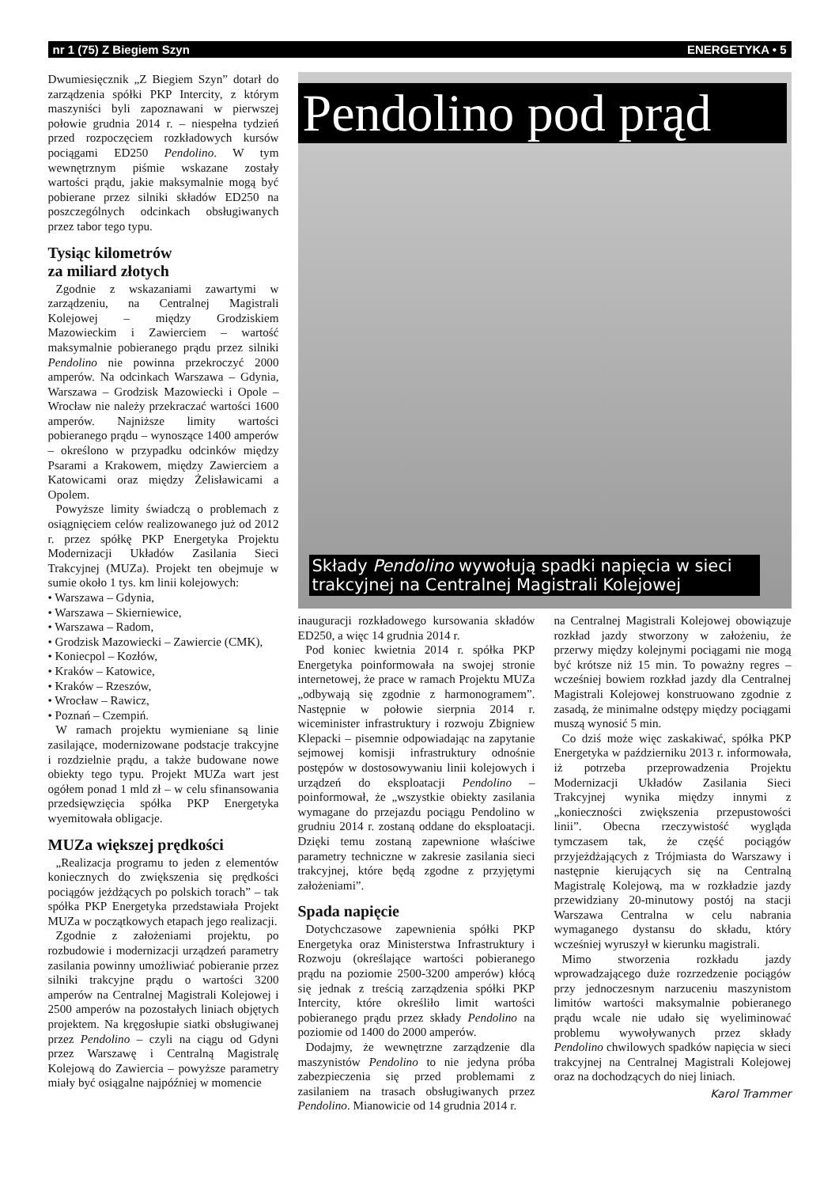nr 1 (75) Z Biegiem Szyn ENERGETYKA • 5
Dwumiesięcznik „Z Biegiem Szyn” dotarł do zarządzenia spółki PKP Intercity, z którym maszyniści byli zapoznawani w pierwszej połowie grudnia 2014 r. – niespełna tydzień przed rozpoczęciem rozkładowych kursów pociągami ED250 Pendolino. W tym wewnętrznym piśmie wskazane zostały wartości prądu, jakie maksymalnie mogą być pobierane przez silniki składów ED250 na poszczególnych odcinkach obsługiwanych przez tabor tego typu.
Tysiąc kilometrów
za miliard złotych
Zgodnie z wskazaniami zawartymi w zarządzeniu, na Centralnej Magistrali Kolejowej – między Grodziskiem Mazowieckim i Zawierciem – wartość maksymalnie pobieranego prądu przez silniki Pendolino nie powinna przekroczyć 2000 amperów. Na odcinkach Warszawa – Gdynia, Warszawa – Grodzisk Mazowiecki i Opole – Wrocław nie należy przekraczać wartości 1600 amperów. Najniższe limity wartości pobieranego prądu – wynoszące 1400 amperów – określono w przypadku odcinków między Psarami a Krakowem, między Zawierciem a Katowicami oraz między Żelisławicami a Opolem.
Powyższe limity świadczą o problemach z osiągnięciem celów realizowanego już od 2012 r. przez spółkę PKP Energetyka Projektu Modernizacji Układów Zasilania Sieci Trakcyjnej (MUZa). Projekt ten obejmuje w sumie około 1 tys. km linii kolejowych:
• Warszawa – Gdynia,
• Warszawa – Skierniewice,
• Warszawa – Radom,
• Grodzisk Mazowiecki – Zawiercie (CMK),
• Koniecpol – Kozłów,
• Kraków – Katowice,
• Kraków – Rzeszów,
• Wrocław – Rawicz,
• Poznań – Czempiń.
W ramach projektu wymieniane są linie zasilające, modernizowane podstacje trakcyjne i rozdzielnie prądu, a także budowane nowe obiekty tego typu. Projekt MUZa wart jest ogółem ponad 1 mld zł – w celu sfinansowania przedsięwzięcia spółka PKP Energetyka wyemitowała obligacje.
MUZa większej prędkości
„Realizacja programu to jeden z elementów koniecznych do zwiększenia się prędkości pociągów jeżdżących po polskich torach” – tak spółka PKP Energetyka przedstawiała Projekt MUZa w początkowych etapach jego realizacji.
Zgodnie z założeniami projektu, po rozbudowie i modernizacji urządzeń parametry zasilania powinny umożliwiać pobieranie przez silniki trakcyjne prądu o wartości 3200 amperów na Centralnej Magistrali Kolejowej i 2500 amperów na pozostałych liniach objętych projektem. Na kręgosłupie siatki obsługiwanej przez Pendolino – czyli na ciągu od Gdyni przez Warszawę i Centralną Magistralę Kolejową do Zawiercia – powyższe parametry miały być osiągalne najpóźniej w momencie
Pendolino pod prąd
Składy Pendolino wywołują spadki napięcia w sieci trakcyjnej na Centralnej Magistrali Kolejowej
inauguracji rozkładowego kursowania składów ED250, a więc 14 grudnia 2014 r.
Pod koniec kwietnia 2014 r. spółka PKP Energetyka poinformowała na swojej stronie internetowej, że prace w ramach Projektu MUZa „odbywają się zgodnie z harmonogramem”. Następnie w połowie sierpnia 2014 r. wiceminister infrastruktury i rozwoju Zbigniew Klepacki – pisemnie odpowiadając na zapytanie sejmowej komisji infrastruktury odnośnie postępów w dostosowywaniu linii kolejowych i urządzeń do eksploatacji Pendolino – poinformował, że „wszystkie obiekty zasilania wymagane do przejazdu pociągu Pendolino w grudniu 2014 r. zostaną oddane do eksploatacji. Dzięki temu zostaną zapewnione właściwe parametry techniczne w zakresie zasilania sieci trakcyjnej, które będą zgodne z przyjętymi założeniami”.
Spada napięcie
Dotychczasowe zapewnienia spółki PKP Energetyka oraz Ministerstwa Infrastruktury i Rozwoju (określające wartości pobieranego prądu na poziomie 2500-3200 amperów) kłócą się jednak z treścią zarządzenia spółki PKP Intercity, które określiło limit wartości pobieranego prądu przez składy Pendolino na poziomie od 1400 do 2000 amperów.
Dodajmy, że wewnętrzne zarządzenie dla maszynistów Pendolino to nie jedyna próba zabezpieczenia się przed problemami z zasilaniem na trasach obsługiwanych przez Pendolino. Mianowicie od 14 grudnia 2014 r.
na Centralnej Magistrali Kolejowej obowiązuje rozkład jazdy stworzony w założeniu, że przerwy między kolejnymi pociągami nie mogą być krótsze niż 15 min. To poważny regres – wcześniej bowiem rozkład jazdy dla Centralnej Magistrali Kolejowej konstruowano zgodnie z zasadą, że minimalne odstępy między pociągami muszą wynosić 5 min.
Co dziś może więc zaskakiwać, spółka PKP Energetyka w październiku 2013 r. informowała, iż potrzeba przeprowadzenia Projektu Modernizacji Układów Zasilania Sieci Trakcyjnej wynika między innymi z „konieczności zwiększenia przepustowości linii”. Obecna rzeczywistość wygląda tymczasem tak, że część pociągów przyjeżdżających z Trójmiasta do Warszawy i następnie kierujących się na Centralną Magistralę Kolejową, ma w rozkładzie jazdy przewidziany 20-minutowy postój na stacji Warszawa Centralna w celu nabrania wymaganego dystansu do składu, który wcześniej wyruszył w kierunku magistrali.
Mimo stworzenia rozkładu jazdy wprowadzającego duże rozrzedzenie pociągów przy jednoczesnym narzuceniu maszynistom limitów wartości maksymalnie pobieranego prądu wcale nie udało się wyeliminować problemu wywoływanych przez składy Pendolino chwilowych spadków napięcia w sieci trakcyjnej na Centralnej Magistrali Kolejowej oraz na dochodzących do niej liniach.
Karol Trammer